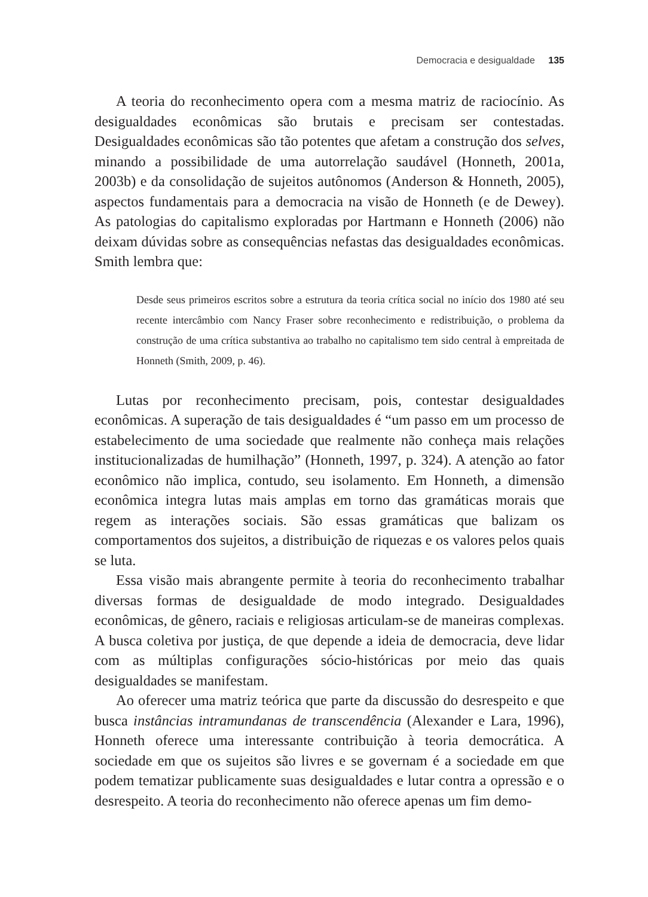Democracia e desigualdade 135
A teoria do reconhecimento opera com a mesma matriz de raciocínio. As desigualdades econômicas são brutais e precisam ser contestadas. Desigualdades econômicas são tão potentes que afetam a construção dos selves, minando a possibilidade de uma autorrelação saudável (Honneth, 2001a, 2003b) e da consolidação de sujeitos autônomos (Anderson & Honneth, 2005), aspectos fundamentais para a democracia na visão de Honneth (e de Dewey). As patologias do capitalismo exploradas por Hartmann e Honneth (2006) não deixam dúvidas sobre as consequências nefastas das desigualdades econômicas. Smith lembra que:
Desde seus primeiros escritos sobre a estrutura da teoria crítica social no início dos 1980 até seu recente intercâmbio com Nancy Fraser sobre reconhecimento e redistribuição, o problema da construção de uma crítica substantiva ao trabalho no capitalismo tem sido central à empreitada de Honneth (Smith, 2009, p. 46).
Lutas por reconhecimento precisam, pois, contestar desigualdades econômicas. A superação de tais desigualdades é “um passo em um processo de estabelecimento de uma sociedade que realmente não conheça mais relações institucionalizadas de humilhação” (Honneth, 1997, p. 324). A atenção ao fator econômico não implica, contudo, seu isolamento. Em Honneth, a dimensão econômica integra lutas mais amplas em torno das gramáticas morais que regem as interações sociais. São essas gramáticas que balizam os comportamentos dos sujeitos, a distribuição de riquezas e os valores pelos quais se luta.
Essa visão mais abrangente permite à teoria do reconhecimento trabalhar diversas formas de desigualdade de modo integrado. Desigualdades econômicas, de gênero, raciais e religiosas articulam-se de maneiras complexas. A busca coletiva por justiça, de que depende a ideia de democracia, deve lidar com as múltiplas configurações sócio-históricas por meio das quais desigualdades se manifestam.
Ao oferecer uma matriz teórica que parte da discussão do desrespeito e que busca instâncias intramundanas de transcendência (Alexander e Lara, 1996), Honneth oferece uma interessante contribuição à teoria democrática. A sociedade em que os sujeitos são livres e se governam é a sociedade em que podem tematizar publicamente suas desigualdades e lutar contra a opressão e o desrespeito. A teoria do reconhecimento não oferece apenas um fim demo-